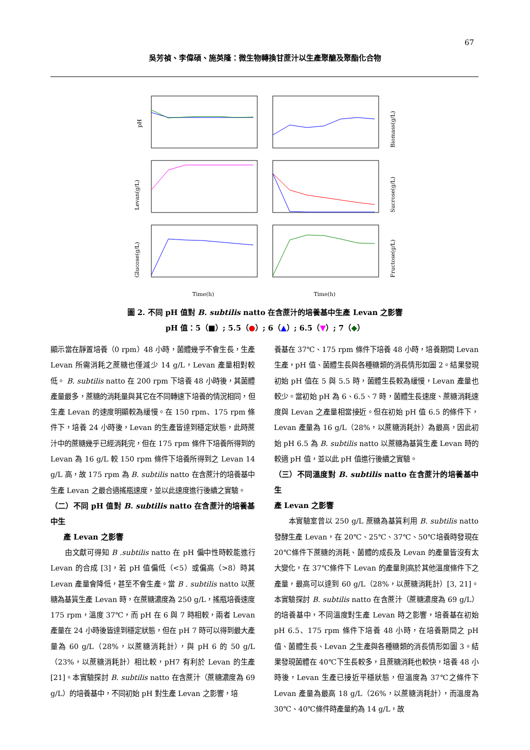67
吳芳禎、李偉碩、施英隆：微生物轉換甘蔗汁以生產聚醣及聚酯化合物
pH
Levan(g/L)
Glucose(g/L)
Biomass(g/L)
Sucrose(g/L)
Fructose(g/L)
Time(h)
Time(h)
圖 2. 不同 pH 值對 B. subtilis natto 在含蔗汁的培養基中生產 Levan 之影響
pH 值：5（■）; 5.5（●）; 6（▲）; 6.5（▼）; 7（◆）
顯示當在靜置培養（0 rpm）48 小時，菌體幾乎不會生長，生產 Levan 所需消耗之蔗糖也僅減少 14 g/L，Levan 產量相對較低。 B. subtilis natto 在 200 rpm 下培養 48 小時後，其菌體產量最多，蔗糖的消耗量與其它在不同轉速下培養的情況相同，但生產 Levan 的速度明顯較為緩慢。在 150 rpm、175 rpm 條件下，培養 24 小時後，Levan 的生產皆達到穩定狀態，此時蔗汁中的蔗糖幾乎已經消耗完，但在 175 rpm 條件下培養所得到的 Levan 為 16 g/L 較 150 rpm 條件下培養所得到之 Levan 14 g/L 高，故 175 rpm 為 B. subtilis natto 在含蔗汁的培養基中生產 Levan 之最合適搖瓶速度，並以此速度進行後續之實驗。
（二）不同 pH 值對 B. subtilis natto 在含蔗汁的培養基中生
產 Levan 之影響
由文獻可得知 B .subtilis natto 在 pH 偏中性時較能進行 Levan 的合成 [3]，若 pH 值偏低（<5）或偏高（>8）時其 Levan 產量會降低，甚至不會生產。當 B . subtilis natto 以蔗糖為基質生產 Levan 時，在蔗糖濃度為 250 g/L，搖瓶培養速度 175 rpm，溫度 37℃，而 pH 在 6 與 7 時相較，兩者 Levan 產量在 24 小時後皆達到穩定狀態，但在 pH 7 時可以得到最大產量為 60 g/L（28%，以蔗糖消耗計），與 pH 6 的 50 g/L（23%，以蔗糖消耗計）相比較，pH7 有利於 Levan 的生產 [21]。本實驗探討 B. subtilis natto 在含蔗汁（蔗糖濃度為 69 g/L）的培養基中，不同初始 pH 對生產 Levan 之影響，培
養基在 37℃、175 rpm 條件下培養 48 小時，培養期間 Levan 生產，pH 值、菌體生長與各種糖類的消長情形如圖 2。結果發現初始 pH 值在 5 與 5.5 時，菌體生長較為緩慢，Levan 產量也較少。當初始 pH 為 6、6.5、7 時，菌體生長速度、蔗糖消耗速度與 Levan 之產量相當接近。但在初始 pH 值 6.5 的條件下，Levan 產量為 16 g/L（28%，以蔗糖消耗計）為最高，因此初始 pH 6.5 為 B. subtilis natto 以蔗糖為基質生產 Levan 時的較適 pH 值，並以此 pH 值進行後續之實驗。
（三）不同溫度對 B. subtilis natto 在含蔗汁的培養基中生
產 Levan 之影響
本實驗室曾以 250 g/L 蔗糖為基質利用 B. subtilis natto 發酵生產 Levan，在 20℃、25℃、37℃、50℃培養時發現在 20℃條件下蔗糖的消耗、菌體的成長及 Levan 的產量皆沒有太大變化，在 37℃條件下 Levan 的產量則高於其他溫度條件下之產量，最高可以達到 60 g/L（28%，以蔗糖消耗計）[3, 21]。本實驗探討 B. subtilis natto 在含蔗汁（蔗糖濃度為 69 g/L）的培養基中，不同溫度對生產 Levan 時之影響，培養基在初始 pH 6.5、175 rpm 條件下培養 48 小時，在培養期間之 pH 值、菌體生長、Levan 之生產與各種糖類的消長情形如圖 3。結果發現菌體在 40℃下生長較多，且蔗糖消耗也較快，培養 48 小時後，Levan 生產已接近平穩狀態，但溫度為 37℃之條件下 Levan 產量為最高 18 g/L（26%，以蔗糖消耗計），而溫度為 30℃、40℃條件時產量約為 14 g/L，故